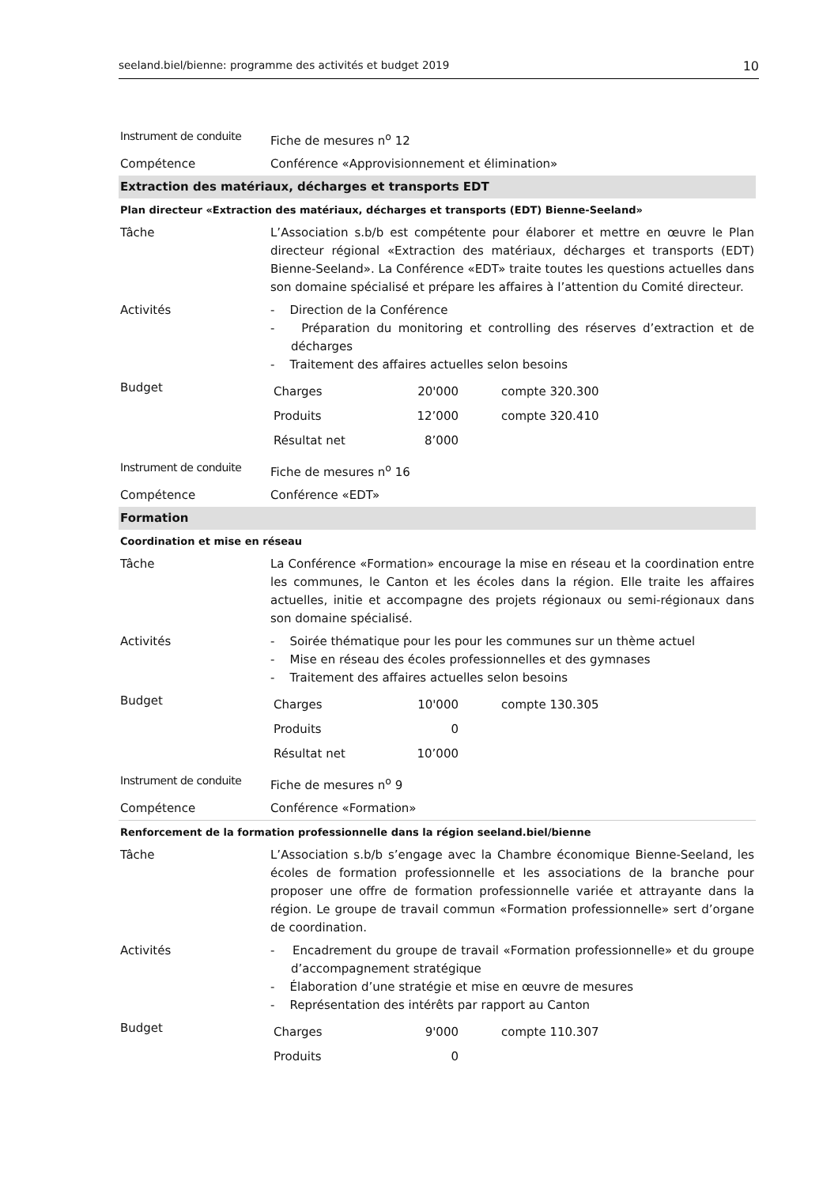seeland.biel/bienne: programme des activités et budget 2019 10
| Instrument de conduite | Fiche de mesures n<sup>o</sup> 12 |
| Compétence | Conférence «Approvisionnement et élimination» |
| Extraction des matériaux, décharges et transports EDT | |
| Plan directeur «Extraction des matériaux, décharges et transports (EDT) Bienne-Seeland» | |
| Tâche | L’Association s.b/b est compétente pour élaborer et mettre en œuvre le Plan directeur régional «Extraction des matériaux, décharges et transports (EDT) Bienne-Seeland». La Conférence «EDT» traite toutes les questions actuelles dans son domaine spécialisé et prépare les affaires à l’attention du Comité directeur. |
| Activités | - Direction de la Conférence - Préparation du monitoring et controlling des réserves d’extraction et de décharges - Traitement des affaires actuelles selon besoins |
| Budget | / Charges / 20'000 / compte 320.300 / / Produits / 12’000 / compte 320.410 / / Résultat net / 8’000 / / |
| Instrument de conduite | Fiche de mesures n<sup>o</sup> 16 |
| Compétence | Conférence «EDT» |
| Formation | |
| Coordination et mise en réseau | |
| Tâche | La Conférence «Formation» encourage la mise en réseau et la coordination entre les communes, le Canton et les écoles dans la région. Elle traite les affaires actuelles, initie et accompagne des projets régionaux ou semi-régionaux dans son domaine spécialisé. |
| Activités | - Soirée thématique pour les pour les communes sur un thème actuel - Mise en réseau des écoles professionnelles et des gymnases - Traitement des affaires actuelles selon besoins |
| Budget | / Charges / 10'000 / compte 130.305 / / Produits / 0 / / / Résultat net / 10’000 / / |
| Instrument de conduite | Fiche de mesures n<sup>o</sup> 9 |
| Compétence | Conférence «Formation» |
| Renforcement de la formation professionnelle dans la région seeland.biel/bienne | |
| Tâche | L’Association s.b/b s’engage avec la Chambre économique Bienne-Seeland, les écoles de formation professionnelle et les associations de la branche pour proposer une offre de formation professionnelle variée et attrayante dans la région. Le groupe de travail commun «Formation professionnelle» sert d’organe de coordination. |
| Activités | - Encadrement du groupe de travail «Formation professionnelle» et du groupe d’accompagnement stratégique - Élaboration d’une stratégie et mise en œuvre de mesures - Représentation des intérêts par rapport au Canton |
| Budget | / Charges / 9'000 / compte 110.307 / / Produits / 0 / / |